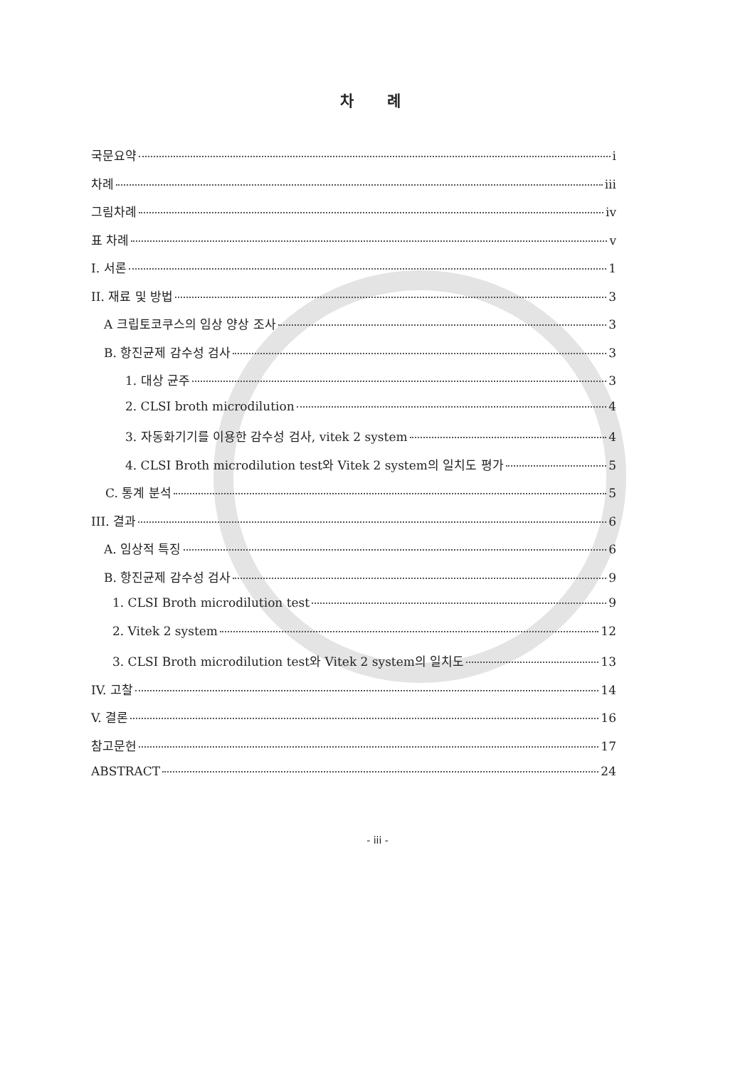차 례
국문요약 i
차례 iii
그림차례 iv
표 차례 v
I. 서론 1
II. 재료 및 방법 3
A 크립토코쿠스의 임상 양상 조사 3
B. 항진균제 감수성 검사 3
1. 대상 균주 3
2. CLSI broth microdilution 4
3. 자동화기기를 이용한 감수성 검사, vitek 2 system 4
4. CLSI Broth microdilution test와 Vitek 2 system의 일치도 평가 5
C. 통계 분석 5
III. 결과 6
A. 임상적 특징 6
B. 항진균제 감수성 검사 9
1. CLSI Broth microdilution test 9
2. Vitek 2 system 12
3. CLSI Broth microdilution test와 Vitek 2 system의 일치도 13
IV. 고찰 14
V. 결론 16
참고문헌 17
ABSTRACT 24
- iii -